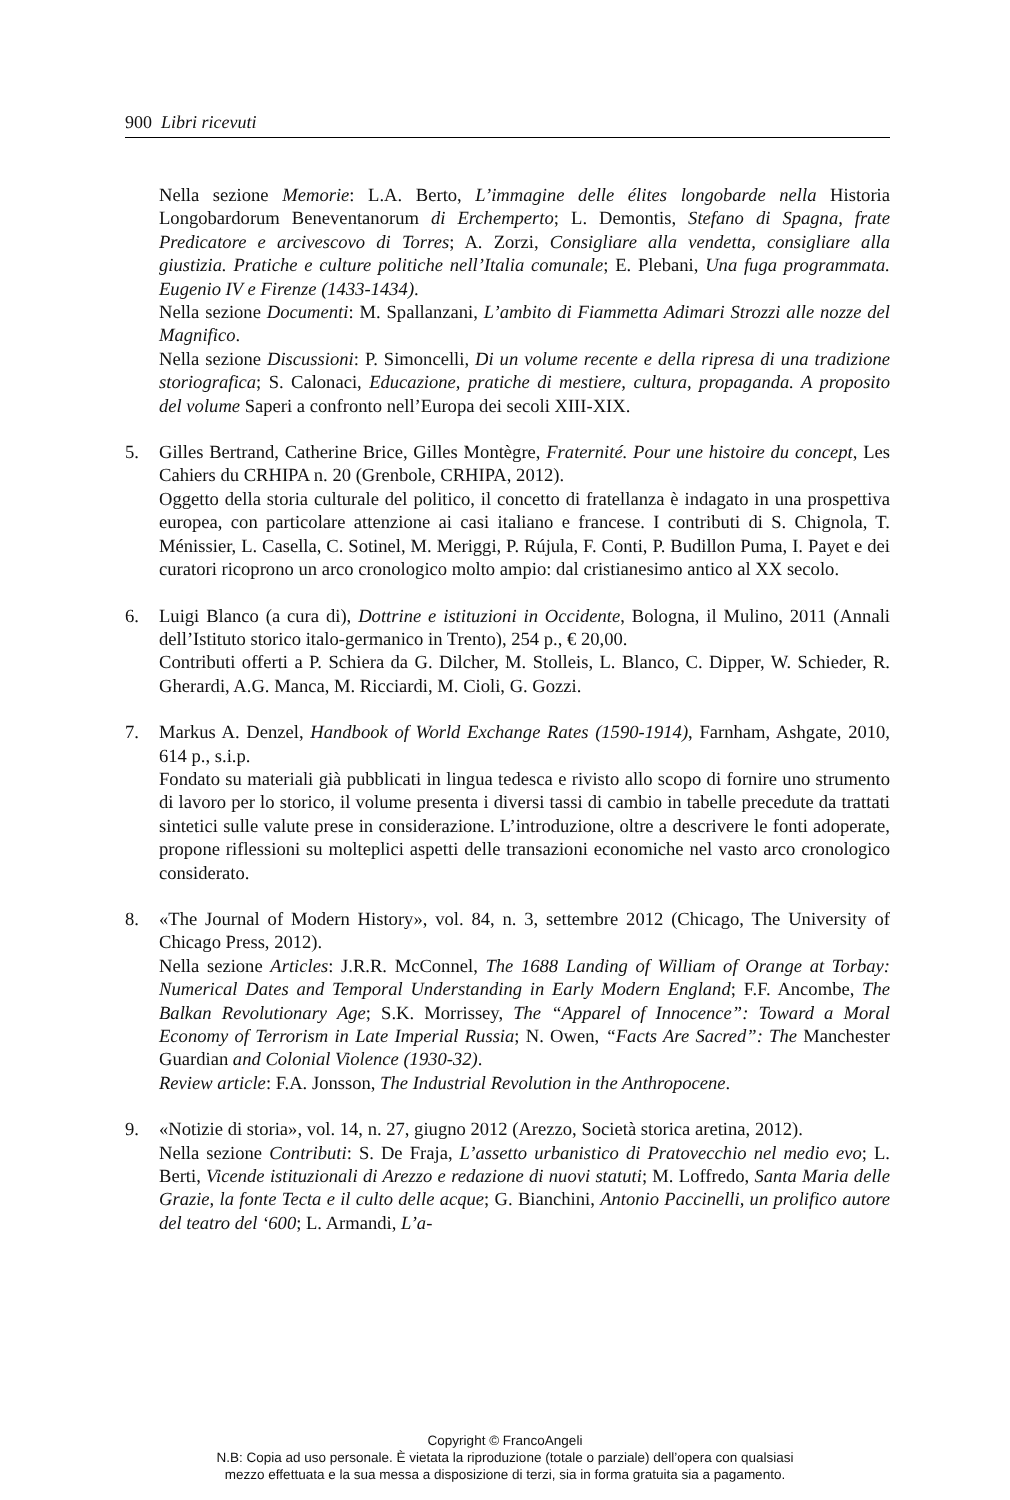900 Libri ricevuti
Nella sezione Memorie: L.A. Berto, L’immagine delle élites longobarde nella Historia Longobardorum Beneventanorum di Erchemperto; L. Demontis, Stefano di Spagna, frate Predicatore e arcivescovo di Torres; A. Zorzi, Consigliare alla vendetta, consigliare alla giustizia. Pratiche e culture politiche nell’Italia comunale; E. Plebani, Una fuga programmata. Eugenio IV e Firenze (1433-1434).
Nella sezione Documenti: M. Spallanzani, L’ambito di Fiammetta Adimari Strozzi alle nozze del Magnifico.
Nella sezione Discussioni: P. Simoncelli, Di un volume recente e della ripresa di una tradizione storiografica; S. Calonaci, Educazione, pratiche di mestiere, cultura, propaganda. A proposito del volume Saperi a confronto nell’Europa dei secoli XIII-XIX.
5. Gilles Bertrand, Catherine Brice, Gilles Montègre, Fraternité. Pour une histoire du concept, Les Cahiers du CRHIPA n. 20 (Grenbole, CRHIPA, 2012).
Oggetto della storia culturale del politico, il concetto di fratellanza è indagato in una prospettiva europea, con particolare attenzione ai casi italiano e francese. I contributi di S. Chignola, T. Ménissier, L. Casella, C. Sotinel, M. Meriggi, P. Rújula, F. Conti, P. Budillon Puma, I. Payet e dei curatori ricoprono un arco cronologico molto ampio: dal cristianesimo antico al XX secolo.
6. Luigi Blanco (a cura di), Dottrine e istituzioni in Occidente, Bologna, il Mulino, 2011 (Annali dell’Istituto storico italo-germanico in Trento), 254 p., € 20,00.
Contributi offerti a P. Schiera da G. Dilcher, M. Stolleis, L. Blanco, C. Dipper, W. Schieder, R. Gherardi, A.G. Manca, M. Ricciardi, M. Cioli, G. Gozzi.
7. Markus A. Denzel, Handbook of World Exchange Rates (1590-1914), Farnham, Ashgate, 2010, 614 p., s.i.p.
Fondato su materiali già pubblicati in lingua tedesca e rivisto allo scopo di fornire uno strumento di lavoro per lo storico, il volume presenta i diversi tassi di cambio in tabelle precedute da trattati sintetici sulle valute prese in considerazione. L’introduzione, oltre a descrivere le fonti adoperate, propone riflessioni su molteplici aspetti delle transazioni economiche nel vasto arco cronologico considerato.
8. «The Journal of Modern History», vol. 84, n. 3, settembre 2012 (Chicago, The University of Chicago Press, 2012).
Nella sezione Articles: J.R.R. McConnel, The 1688 Landing of William of Orange at Torbay: Numerical Dates and Temporal Understanding in Early Modern England; F.F. Ancombe, The Balkan Revolutionary Age; S.K. Morrissey, The “Apparel of Innocence”: Toward a Moral Economy of Terrorism in Late Imperial Russia; N. Owen, “Facts Are Sacred”: The Manchester Guardian and Colonial Violence (1930-32).
Review article: F.A. Jonsson, The Industrial Revolution in the Anthropocene.
9. «Notizie di storia», vol. 14, n. 27, giugno 2012 (Arezzo, Società storica aretina, 2012).
Nella sezione Contributi: S. De Fraja, L’assetto urbanistico di Pratovecchio nel medio evo; L. Berti, Vicende istituzionali di Arezzo e redazione di nuovi statuti; M. Loffredo, Santa Maria delle Grazie, la fonte Tecta e il culto delle acque; G. Bianchini, Antonio Paccinelli, un prolifico autore del teatro del ‘600; L. Armandi, L’a-
Copyright © FrancoAngeli
N.B: Copia ad uso personale. È vietata la riproduzione (totale o parziale) dell’opera con qualsiasi
mezzo effettuata e la sua messa a disposizione di terzi, sia in forma gratuita sia a pagamento.